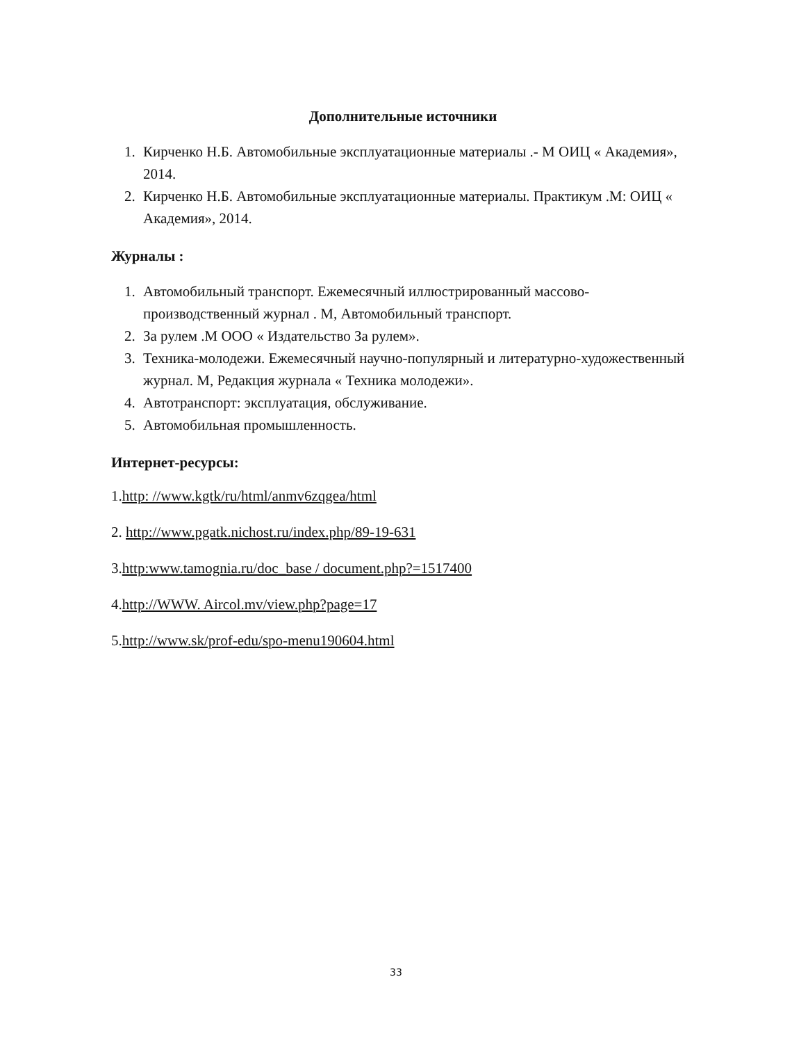Дополнительные источники
1. Кирченко Н.Б. Автомобильные эксплуатационные материалы .- М ОИЦ « Академия», 2014.
2. Кирченко Н.Б. Автомобильные эксплуатационные материалы. Практикум .М: ОИЦ « Академия», 2014.
Журналы :
1. Автомобильный транспорт. Ежемесячный иллюстрированный массово-производственный журнал . М, Автомобильный транспорт.
2. За рулем .М ООО « Издательство За рулем».
3. Техника-молодежи. Ежемесячный научно-популярный и литературно-художественный журнал. М, Редакция журнала « Техника молодежи».
4. Автотранспорт: эксплуатация, обслуживание.
5. Автомобильная промышленность.
Интернет-ресурсы:
1.http: //www.kgtk/ru/html/anmv6zqgea/html
2. http://www.pgatk.nichost.ru/index.php/89-19-631
3.http:www.tamognia.ru/doc_base / document.php?=1517400
4.http://WWW. Aircol.mv/view.php?page=17
5.http://www.sk/prof-edu/spo-menu190604.html
33